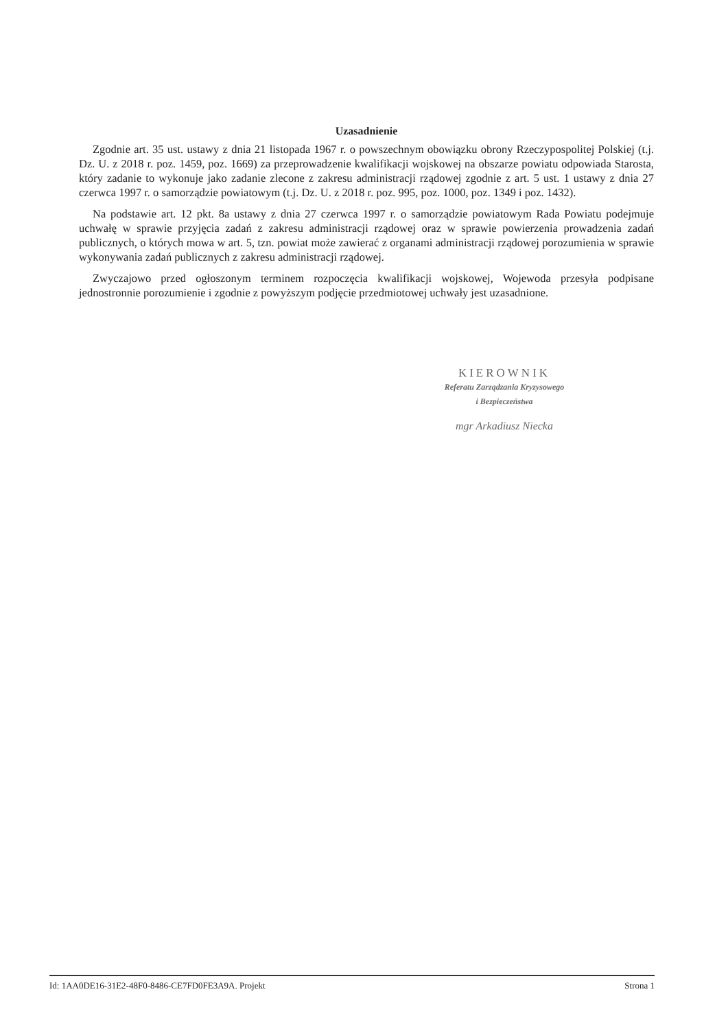Uzasadnienie
Zgodnie art. 35 ust. ustawy z dnia 21 listopada 1967 r. o powszechnym obowiązku obrony Rzeczypospolitej Polskiej (t.j. Dz. U. z 2018 r. poz. 1459, poz. 1669) za przeprowadzenie kwalifikacji wojskowej na obszarze powiatu odpowiada Starosta, który zadanie to wykonuje jako zadanie zlecone z zakresu administracji rządowej zgodnie z art. 5 ust. 1 ustawy z dnia 27 czerwca 1997 r. o samorządzie powiatowym (t.j. Dz. U. z 2018 r. poz. 995, poz. 1000, poz. 1349 i poz. 1432).
Na podstawie art. 12 pkt. 8a ustawy z dnia 27 czerwca 1997 r. o samorządzie powiatowym Rada Powiatu podejmuje uchwałę w sprawie przyjęcia zadań z zakresu administracji rządowej oraz w sprawie powierzenia prowadzenia zadań publicznych, o których mowa w art. 5, tzn. powiat może zawierać z organami administracji rządowej porozumienia w sprawie wykonywania zadań publicznych z zakresu administracji rządowej.
Zwyczajowo przed ogłoszonym terminem rozpoczęcia kwalifikacji wojskowej, Wojewoda przesyła podpisane jednostronnie porozumienie i zgodnie z powyższym podjęcie przedmiotowej uchwały jest uzasadnione.
KIEROWNIK
Referatu Zarządzania Kryzysowego
i Bezpieczeństwa
mgr Arkadiusz Niecka
Id: 1AA0DE16-31E2-48F0-8486-CE7FD0FE3A9A. Projekt Strona 1